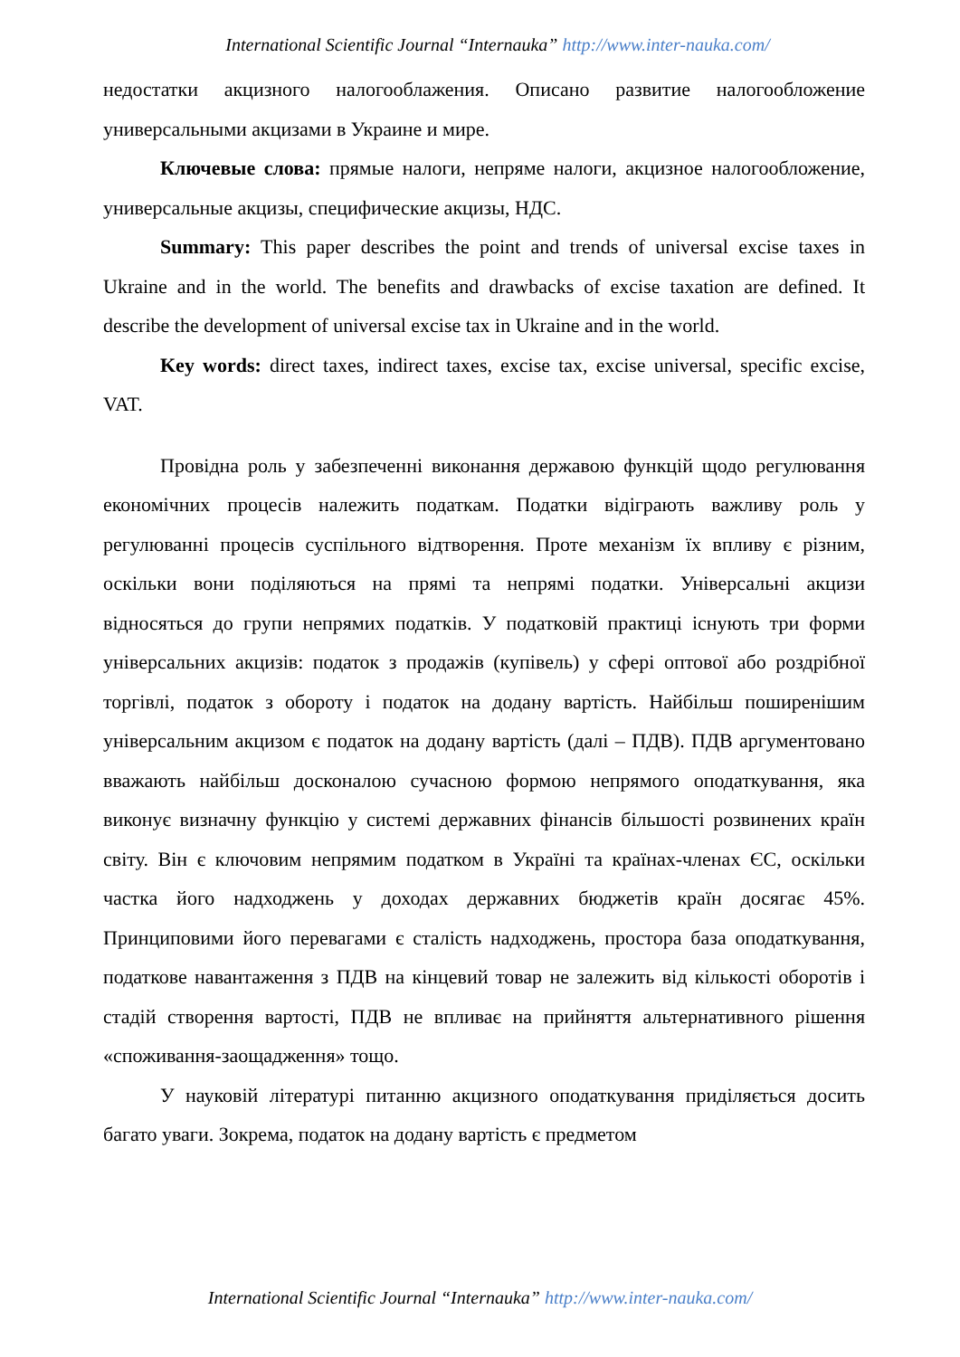International Scientific Journal “Internauka” http://www.inter-nauka.com/
недостатки акцизного налогооблажения. Описано развитие налогообложение универсальными акцизами в Украине и мире.
Ключевые слова: прямые налоги, непряме налоги, акцизное налогообложение, универсальные акцизы, специфические акцизы, НДС.
Summary: This paper describes the point and trends of universal excise taxes in Ukraine and in the world. The benefits and drawbacks of excise taxation are defined. It describe the development of universal excise tax in Ukraine and in the world.
Key words: direct taxes, indirect taxes, excise tax, excise universal, specific excise, VAT.
Провідна роль у забезпеченні виконання державою функцій щодо регулювання економічних процесів належить податкам. Податки відіграють важливу роль у регулюванні процесів суспільного відтворення. Проте механізм їх впливу є різним, оскільки вони поділяються на прямі та непрямі податки. Універсальні акцизи відносяться до групи непрямих податків. У податковій практиці існують три форми універсальних акцизів: податок з продажів (купівель) у сфері оптової або роздрібної торгівлі, податок з обороту і податок на додану вартість. Найбільш поширенішим універсальним акцизом є податок на додану вартість (далі – ПДВ). ПДВ аргументовано вважають найбільш досконалою сучасною формою непрямого оподаткування, яка виконує визначну функцію у системі державних фінансів більшості розвинених країн світу. Він є ключовим непрямим податком в Україні та країнах-членах ЄС, оскільки частка його надходжень у доходах державних бюджетів країн досягає 45%. Принциповими його перевагами є сталість надходжень, простора база оподаткування, податкове навантаження з ПДВ на кінцевий товар не залежить від кількості оборотів і стадій створення вартості, ПДВ не впливає на прийняття альтернативного рішення «споживання-заощадження» тощо.
У науковій літературі питанню акцизного оподаткування приділяється досить багато уваги. Зокрема, податок на додану вартість є предметом
International Scientific Journal “Internauka” http://www.inter-nauka.com/